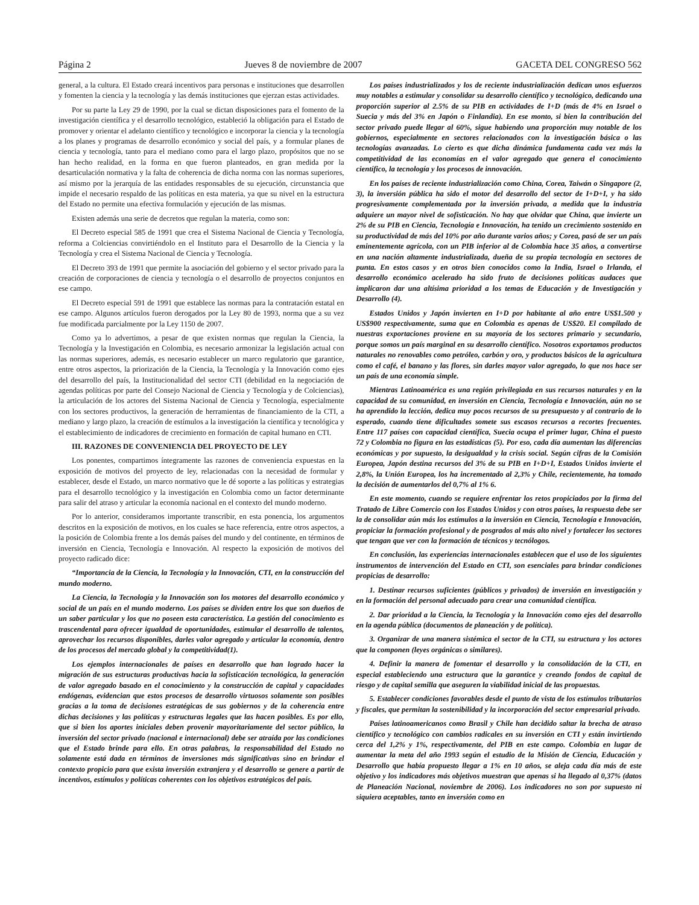Página 2 Jueves 8 de noviembre de 2007 GACETA DEL CONGRESO 562
general, a la cultura. El Estado creará incentivos para personas e instituciones que desarrollen y fomenten la ciencia y la tecnología y las demás instituciones que ejerzan estas actividades.
Por su parte la Ley 29 de 1990, por la cual se dictan disposiciones para el fomento de la investigación científica y el desarrollo tecnológico, estableció la obligación para el Estado de promover y orientar el adelanto científico y tecnológico e incorporar la ciencia y la tecnología a los planes y programas de desarrollo económico y social del país, y a formular planes de ciencia y tecnología, tanto para el mediano como para el largo plazo, propósitos que no se han hecho realidad, en la forma en que fueron planteados, en gran medida por la desarticulación normativa y la falta de coherencia de dicha norma con las normas superiores, así mismo por la jerarquía de las entidades responsables de su ejecución, circunstancia que impide el necesario respaldo de las políticas en esta materia, ya que su nivel en la estructura del Estado no permite una efectiva formulación y ejecución de las mismas.
Existen además una serie de decretos que regulan la materia, como son:
El Decreto especial 585 de 1991 que crea el Sistema Nacional de Ciencia y Tecnología, reforma a Colciencias convirtiéndolo en el Instituto para el Desarrollo de la Ciencia y la Tecnología y crea el Sistema Nacional de Ciencia y Tecnología.
El Decreto 393 de 1991 que permite la asociación del gobierno y el sector privado para la creación de corporaciones de ciencia y tecnología o el desarrollo de proyectos conjuntos en ese campo.
El Decreto especial 591 de 1991 que establece las normas para la contratación estatal en ese campo. Algunos artículos fueron derogados por la Ley 80 de 1993, norma que a su vez fue modificada parcialmente por la Ley 1150 de 2007.
Como ya lo advertimos, a pesar de que existen normas que regulan la Ciencia, la Tecnología y la Investigación en Colombia, es necesario armonizar la legislación actual con las normas superiores, además, es necesario establecer un marco regulatorio que garantice, entre otros aspectos, la priorización de la Ciencia, la Tecnología y la Innovación como ejes del desarrollo del país, la Institucionalidad del sector CTI (debilidad en la negociación de agendas políticas por parte del Consejo Nacional de Ciencia y Tecnología y de Colciencias), la articulación de los actores del Sistema Nacional de Ciencia y Tecnología, especialmente con los sectores productivos, la generación de herramientas de financiamiento de la CTI, a mediano y largo plazo, la creación de estímulos a la investigación la científica y tecnológica y el establecimiento de indicadores de crecimiento en formación de capital humano en CTI.
III. RAZONES DE CONVENIENCIA DEL PROYECTO DE LEY
Los ponentes, compartimos íntegramente las razones de conveniencia expuestas en la exposición de motivos del proyecto de ley, relacionadas con la necesidad de formular y establecer, desde el Estado, un marco normativo que le dé soporte a las políticas y estrategias para el desarrollo tecnológico y la investigación en Colombia como un factor determinante para salir del atraso y articular la economía nacional en el contexto del mundo moderno.
Por lo anterior, consideramos importante transcribir, en esta ponencia, los argumentos descritos en la exposición de motivos, en los cuales se hace referencia, entre otros aspectos, a la posición de Colombia frente a los demás países del mundo y del continente, en términos de inversión en Ciencia, Tecnología e Innovación. Al respecto la exposición de motivos del proyecto radicado dice:
“Importancia de la Ciencia, la Tecnología y la Innovación, CTI, en la construcción del mundo moderno.
La Ciencia, la Tecnología y la Innovación son los motores del desarrollo económico y social de un país en el mundo moderno. Los países se dividen entre los que son dueños de un saber particular y los que no poseen esta característica. La gestión del conocimiento es trascendental para ofrecer igualdad de oportunidades, estimular el desarrollo de talentos, aprovechar los recursos disponibles, darles valor agregado y articular la economía, dentro de los procesos del mercado global y la competitividad(1).
Los ejemplos internacionales de países en desarrollo que han logrado hacer la migración de sus estructuras productivas hacia la sofisticación tecnológica, la generación de valor agregado basado en el conocimiento y la construcción de capital y capacidades endógenas, evidencian que estos procesos de desarrollo virtuosos solamente son posibles gracias a la toma de decisiones estratégicas de sus gobiernos y de la coherencia entre dichas decisiones y las políticas y estructuras legales que las hacen posibles. Es por ello, que si bien los aportes iniciales deben provenir mayoritariamente del sector público, la inversión del sector privado (nacional e internacional) debe ser atraída por las condiciones que el Estado brinde para ello. En otras palabras, la responsabilidad del Estado no solamente está dada en términos de inversiones más significativas sino en brindar el contexto propicio para que exista inversión extranjera y el desarrollo se genere a partir de incentivos, estímulos y políticas coherentes con los objetivos estratégicos del país.
Los países industrializados y los de reciente industrialización dedican unos esfuerzos muy notables a estimular y consolidar su desarrollo científico y tecnológico, dedicando una proporción superior al 2.5% de su PIB en actividades de I+D (más de 4% en Israel o Suecia y más del 3% en Japón o Finlandia). En ese monto, si bien la contribución del sector privado puede llegar al 60%, sigue habiendo una proporción muy notable de los gobiernos, especialmente en sectores relacionados con la investigación básica o las tecnologías avanzadas. Lo cierto es que dicha dinámica fundamenta cada vez más la competitividad de las economías en el valor agregado que genera el conocimiento científico, la tecnología y los procesos de innovación.
En los países de reciente industrialización como China, Corea, Taiwán o Singapore (2, 3), la inversión pública ha sido el motor del desarrollo del sector de I+D+I, y ha sido progresivamente complementada por la inversión privada, a medida que la industria adquiere un mayor nivel de sofisticación. No hay que olvidar que China, que invierte un 2% de su PIB en Ciencia, Tecnología e Innovación, ha tenido un crecimiento sostenido en su productividad de más del 10% por año durante varios años; y Corea, pasó de ser un país eminentemente agrícola, con un PIB inferior al de Colombia hace 35 años, a convertirse en una nación altamente industrializada, dueña de su propia tecnología en sectores de punta. En estos casos y en otros bien conocidos como la India, Israel o Irlanda, el desarrollo económico acelerado ha sido fruto de decisiones políticas audaces que implicaron dar una altísima prioridad a los temas de Educación y de Investigación y Desarrollo (4).
Estados Unidos y Japón invierten en I+D por habitante al año entre US$1.500 y US$900 respectivamente, suma que en Colombia es apenas de US$20. El compilado de nuestras exportaciones proviene en su mayoría de los sectores primario y secundario, porque somos un país marginal en su desarrollo científico. Nosotros exportamos productos naturales no renovables como petróleo, carbón y oro, y productos básicos de la agricultura como el café, el banano y las flores, sin darles mayor valor agregado, lo que nos hace ser un país de una economía simple.
Mientras Latinoamérica es una región privilegiada en sus recursos naturales y en la capacidad de su comunidad, en inversión en Ciencia, Tecnología e Innovación, aún no se ha aprendido la lección, dedica muy pocos recursos de su presupuesto y al contrario de lo esperado, cuando tiene dificultades somete sus escasos recursos a recortes frecuentes. Entre 117 países con capacidad científica, Suecia ocupa el primer lugar, China el puesto 72 y Colombia no figura en las estadísticas (5). Por eso, cada día aumentan las diferencias económicas y por supuesto, la desigualdad y la crisis social. Según cifras de la Comisión Europea, Japón destina recursos del 3% de su PIB en I+D+I, Estados Unidos invierte el 2,8%, la Unión Europea, los ha incrementado al 2,3% y Chile, recientemente, ha tomado la decisión de aumentarlos del 0,7% al 1% 6.
En este momento, cuando se requiere enfrentar los retos propiciados por la firma del Tratado de Libre Comercio con los Estados Unidos y con otros países, la respuesta debe ser la de consolidar aún más los estímulos a la inversión en Ciencia, Tecnología e Innovación, propiciar la formación profesional y de posgrados al más alto nivel y fortalecer los sectores que tengan que ver con la formación de técnicos y tecnólogos.
En conclusión, las experiencias internacionales establecen que el uso de los siguientes instrumentos de intervención del Estado en CTI, son esenciales para brindar condiciones propicias de desarrollo:
1. Destinar recursos suficientes (públicos y privados) de inversión en investigación y en la formación del personal adecuado para crear una comunidad científica.
2. Dar prioridad a la Ciencia, la Tecnología y la Innovación como ejes del desarrollo en la agenda pública (documentos de planeación y de política).
3. Organizar de una manera sistémica el sector de la CTI, su estructura y los actores que la componen (leyes orgánicas o similares).
4. Definir la manera de fomentar el desarrollo y la consolidación de la CTI, en especial estableciendo una estructura que la garantice y creando fondos de capital de riesgo y de capital semilla que aseguren la viabilidad inicial de las propuestas.
5. Establecer condiciones favorables desde el punto de vista de los estímulos tributarios y fiscales, que permitan la sostenibilidad y la incorporación del sector empresarial privado.
Países latinoamericanos como Brasil y Chile han decidido saltar la brecha de atraso científico y tecnológico con cambios radicales en su inversión en CTI y están invirtiendo cerca del 1,2% y 1%, respectivamente, del PIB en este campo. Colombia en lugar de aumentar la meta del año 1993 según el estudio de la Misión de Ciencia, Educación y Desarrollo que había propuesto llegar a 1% en 10 años, se aleja cada día más de este objetivo y los indicadores más objetivos muestran que apenas si ha llegado al 0,37% (datos de Planeación Nacional, noviembre de 2006). Los indicadores no son por supuesto ni siquiera aceptables, tanto en inversión como en